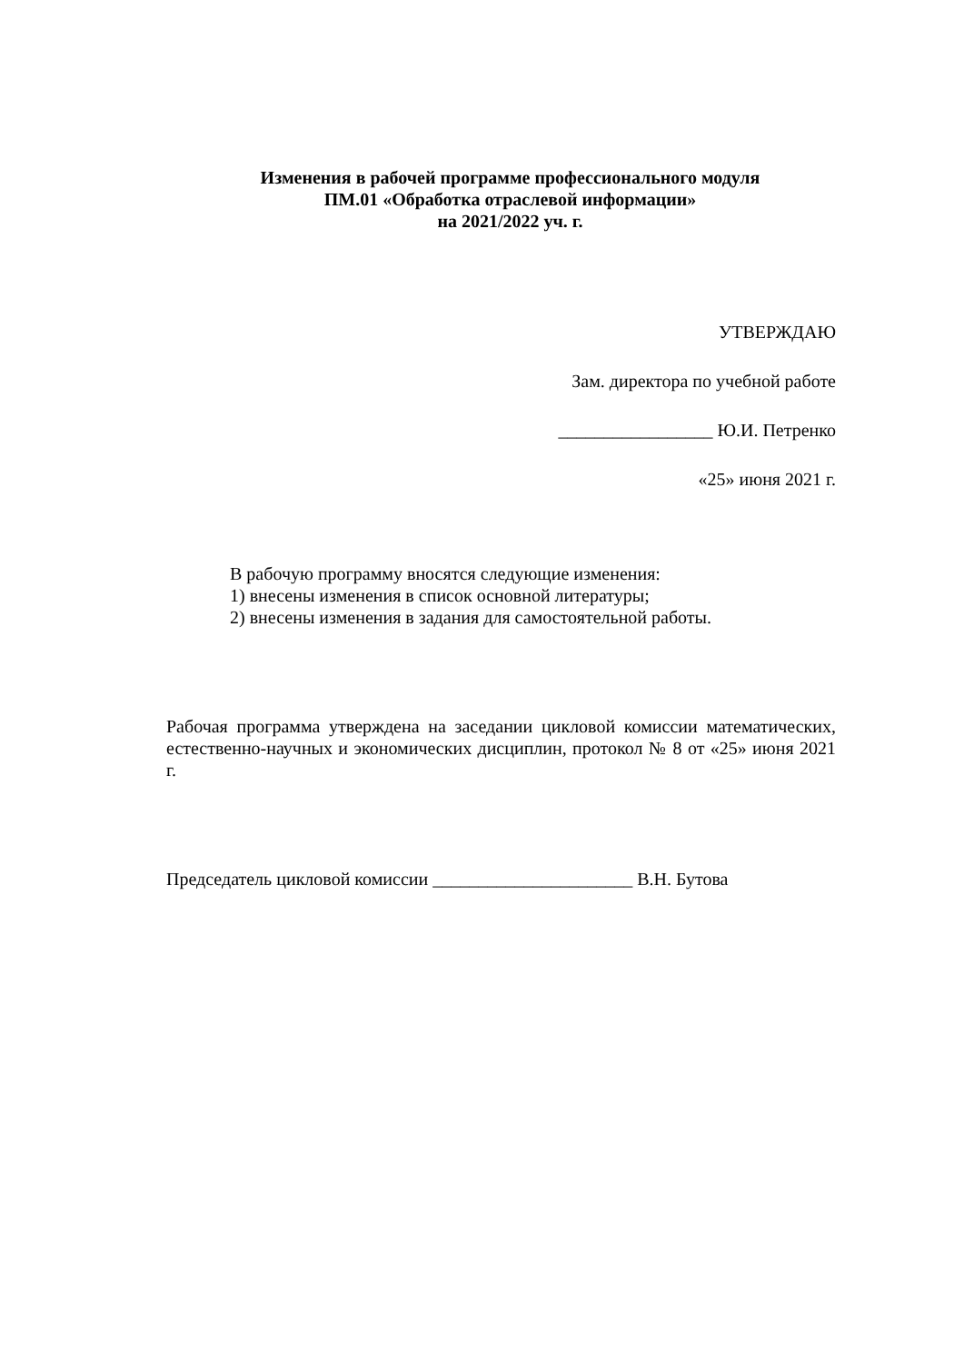Изменения в рабочей программе профессионального модуля
ПМ.01 «Обработка отраслевой информации»
на 2021/2022 уч. г.
УТВЕРЖДАЮ
Зам. директора по учебной работе
_________________ Ю.И. Петренко
«25» июня 2021 г.
В рабочую программу вносятся следующие изменения:
1) внесены изменения в список основной литературы;
2) внесены изменения в задания для самостоятельной работы.
Рабочая программа утверждена на заседании цикловой комиссии математических, естественно-научных и экономических дисциплин, протокол № 8 от «25» июня 2021 г.
Председатель цикловой комиссии ______________________ В.Н. Бутова